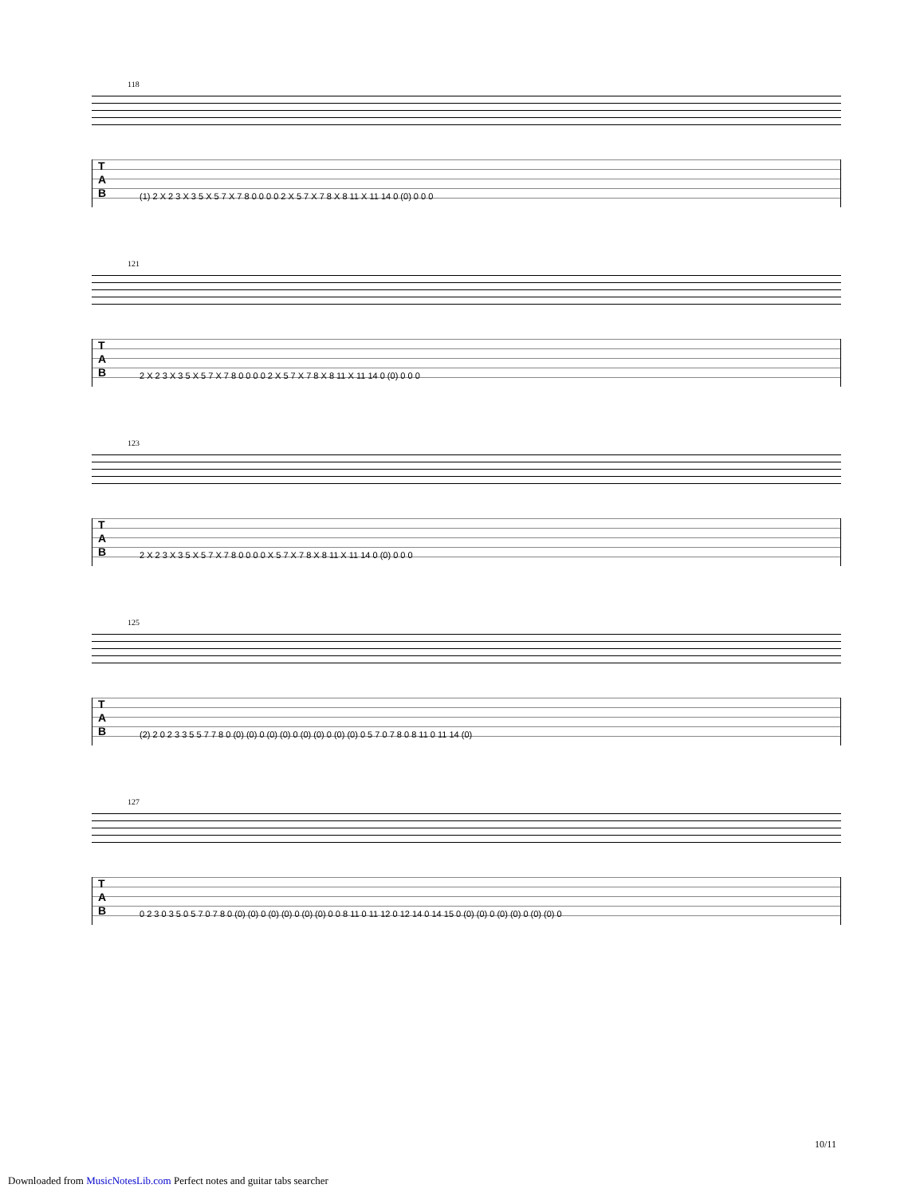118
T
A
B
(1) 2 X 2 3 X 3 5 X 5 7 X 7 8 0 0 0 0 2 X 5 7 X 7 8 X 8 11 X 11 14 0 (0) 0 0 0
121
T
A
B
2 X 2 3 X 3 5 X 5 7 X 7 8 0 0 0 0 2 X 5 7 X 7 8 X 8 11 X 11 14 0 (0) 0 0 0
123
T
A
B
2 X 2 3 X 3 5 X 5 7 X 7 8 0 0 0 0 X 5 7 X 7 8 X 8 11 X 11 14 0 (0) 0 0 0
125
T
A
B
(2) 2 0 2 3 3 5 5 7 7 8 0 (0) (0) 0 (0) (0) 0 (0) (0) 0 (0) (0) 0 5 7 0 7 8 0 8 11 0 11 14 (0)
127
T
A
B
0 2 3 0 3 5 0 5 7 0 7 8 0 (0) (0) 0 (0) (0) 0 (0) (0) 0 0 8 11 0 11 12 0 12 14 0 14 15 0 (0) (0) 0 (0) (0) 0 (0) (0) 0
10/11
Downloaded from MusicNotesLib.com Perfect notes and guitar tabs searcher